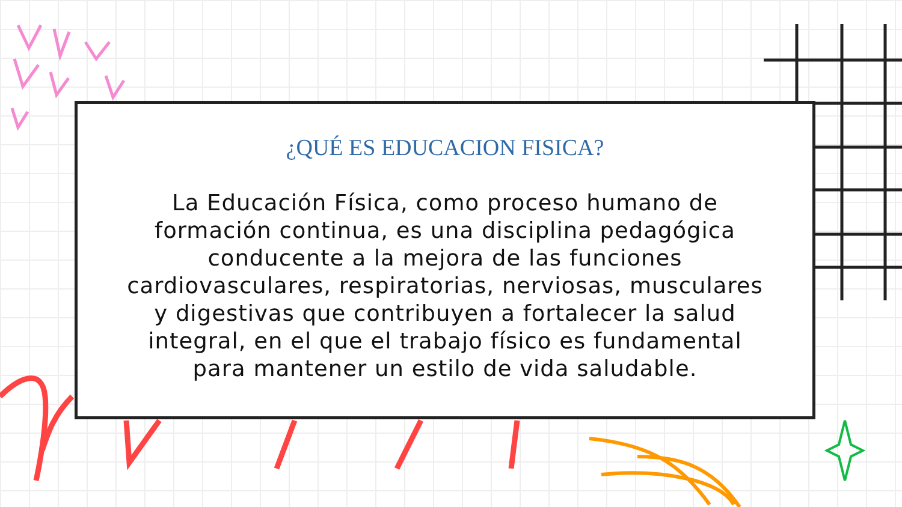¿QUÉ ES EDUCACION FISICA?
La Educación Física, como proceso humano de formación continua, es una disciplina pedagógica conducente a la mejora de las funciones cardiovasculares, respiratorias, nerviosas, musculares y digestivas que contribuyen a fortalecer la salud integral, en el que el trabajo físico es fundamental para mantener un estilo de vida saludable.